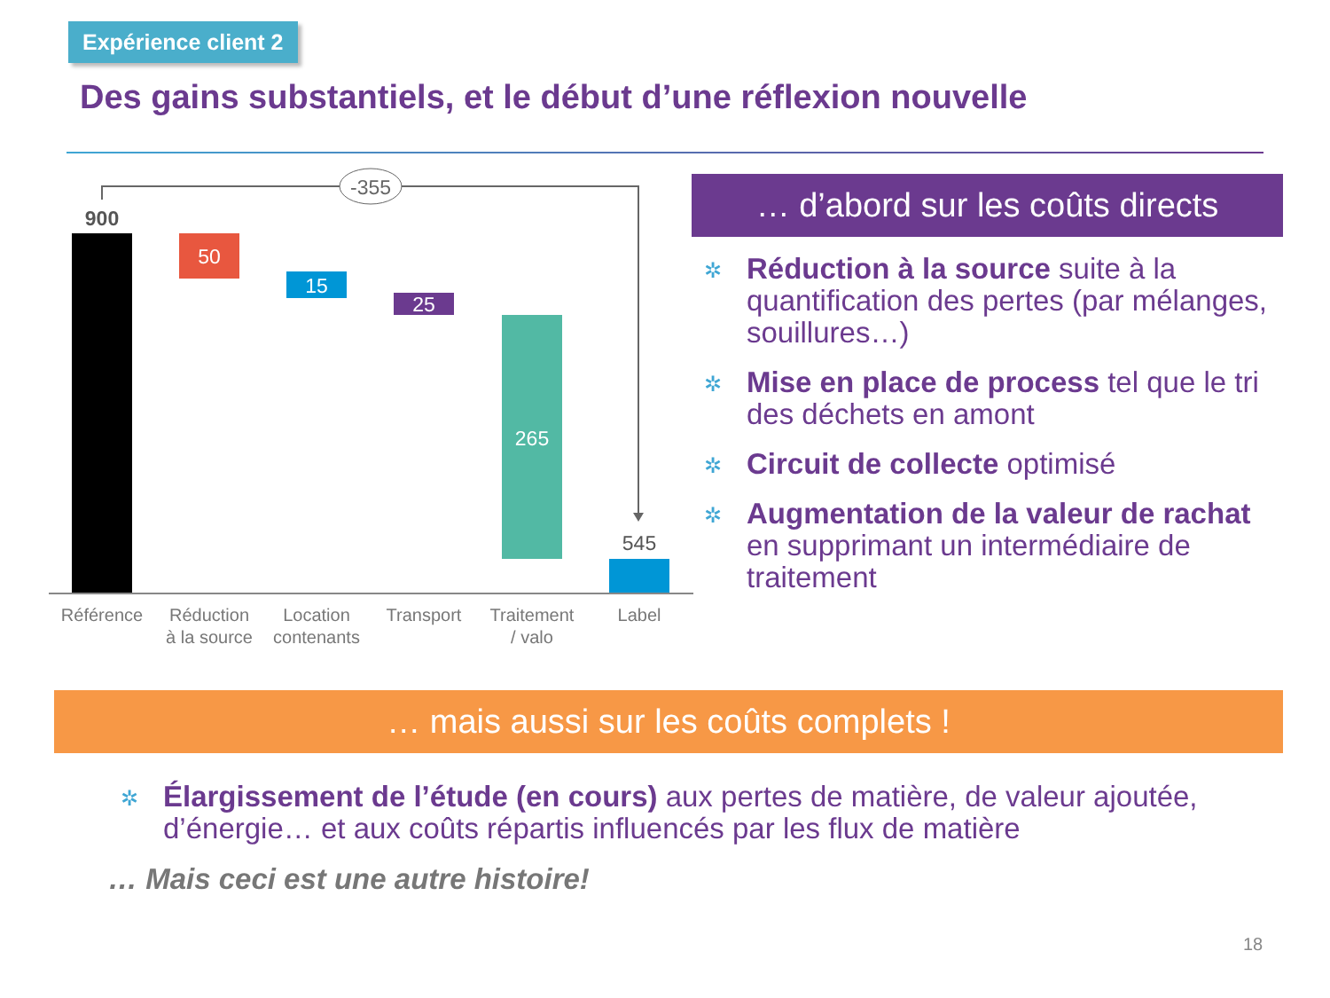Expérience client 2
Des gains substantiels, et le début d’une réflexion nouvelle
-355
900
50
15
25
265
545
Référence
Réduction
à la source
Location
contenants
Transport
Traitement
/ valo
Label
… d’abord sur les coûts directs
✲ Réduction à la source suite à la quantification des pertes (par mélanges, souillures…)
✲ Mise en place de process tel que le tri des déchets en amont
✲ Circuit de collecte optimisé
✲ Augmentation de la valeur de rachat en supprimant un intermédiaire de traitement
… mais aussi sur les coûts complets !
✲ Élargissement de l’étude (en cours) aux pertes de matière, de valeur ajoutée, d’énergie… et aux coûts répartis influencés par les flux de matière
… Mais ceci est une autre histoire!
18